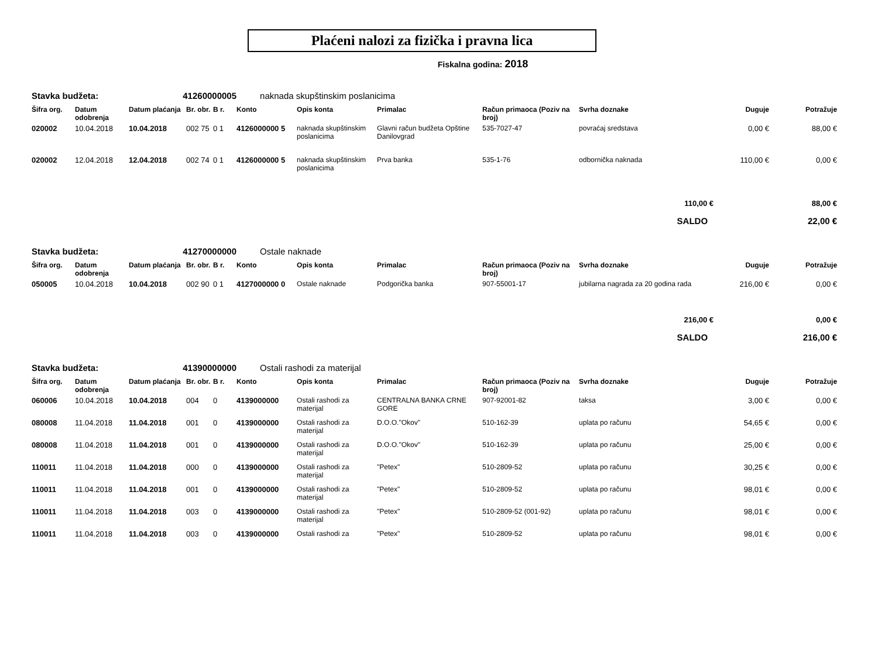Plaćeni nalozi za fizička i pravna lica
Fiskalna godina: 2018
| Stavka budžeta: | | 41260000005 | | | naknada skupštinskim poslanicima | | | | | | |
| Šifra org. | Datum odobrenja | Datum plaćanja | Br. obr. | B r. | Konto | Opis konta | Primalac | Račun primaoca (Poziv na broj) | Svrha doznake | Duguje | Potražuje |
| 020002 | 10.04.2018 | 10.04.2018 | 002 75 | 0 1 | 4126000000 5 | naknada skupštinskim poslanicima | Glavni račun budžeta Opštine Danilovgrad | 535-7027-47 | povraćaj sredstava | 0,00 € | 88,00 € |
| 020002 | 12.04.2018 | 12.04.2018 | 002 74 | 0 1 | 4126000000 5 | naknada skupštinskim poslanicima | Prva banka | 535-1-76 | odbornička naknada | 110,00 € | 0,00 € |
| 110,00 € | | | | | | | | | | | 88,00 € |
| SALDO | | | | | | | | | | | 22,00 € |
| Stavka budžeta: | | 41270000000 | | | Ostale naknade | | | | | | |
| Šifra org. | Datum odobrenja | Datum plaćanja | Br. obr. | B r. | Konto | Opis konta | Primalac | Račun primaoca (Poziv na broj) | Svrha doznake | Duguje | Potražuje |
| 050005 | 10.04.2018 | 10.04.2018 | 002 90 | 0 1 | 4127000000 0 | Ostale naknade | Podgorička banka | 907-55001-17 | jubilarna nagrada za 20 godina rada | 216,00 € | 0,00 € |
| 216,00 € | | | | | | | | | | | 0,00 € |
| SALDO | | | | | | | | | | | 216,00 € |
| Stavka budžeta: | | 41390000000 | | | Ostali rashodi za materijal | | | | | | |
| Šifra org. | Datum odobrenja | Datum plaćanja | Br. obr. | B r. | Konto | Opis konta | Primalac | Račun primaoca (Poziv na broj) | Svrha doznake | Duguje | Potražuje |
| 060006 | 10.04.2018 | 10.04.2018 | 004 | 0 | 4139000000 | Ostali rashodi za materijal | CENTRALNA BANKA CRNE GORE | 907-92001-82 | taksa | 3,00 € | 0,00 € |
| 080008 | 11.04.2018 | 11.04.2018 | 001 | 0 | 4139000000 | Ostali rashodi za materijal | D.O.O."Okov" | 510-162-39 | uplata po računu | 54,65 € | 0,00 € |
| 080008 | 11.04.2018 | 11.04.2018 | 001 | 0 | 4139000000 | Ostali rashodi za materijal | D.O.O."Okov" | 510-162-39 | uplata po računu | 25,00 € | 0,00 € |
| 110011 | 11.04.2018 | 11.04.2018 | 000 | 0 | 4139000000 | Ostali rashodi za materijal | "Petex" | 510-2809-52 | uplata po računu | 30,25 € | 0,00 € |
| 110011 | 11.04.2018 | 11.04.2018 | 001 | 0 | 4139000000 | Ostali rashodi za materijal | "Petex" | 510-2809-52 | uplata po računu | 98,01 € | 0,00 € |
| 110011 | 11.04.2018 | 11.04.2018 | 003 | 0 | 4139000000 | Ostali rashodi za materijal | "Petex" | 510-2809-52 (001-92) | uplata po računu | 98,01 € | 0,00 € |
| 110011 | 11.04.2018 | 11.04.2018 | 003 | 0 | 4139000000 | Ostali rashodi za | "Petex" | 510-2809-52 | uplata po računu | 98,01 € | 0,00 € |